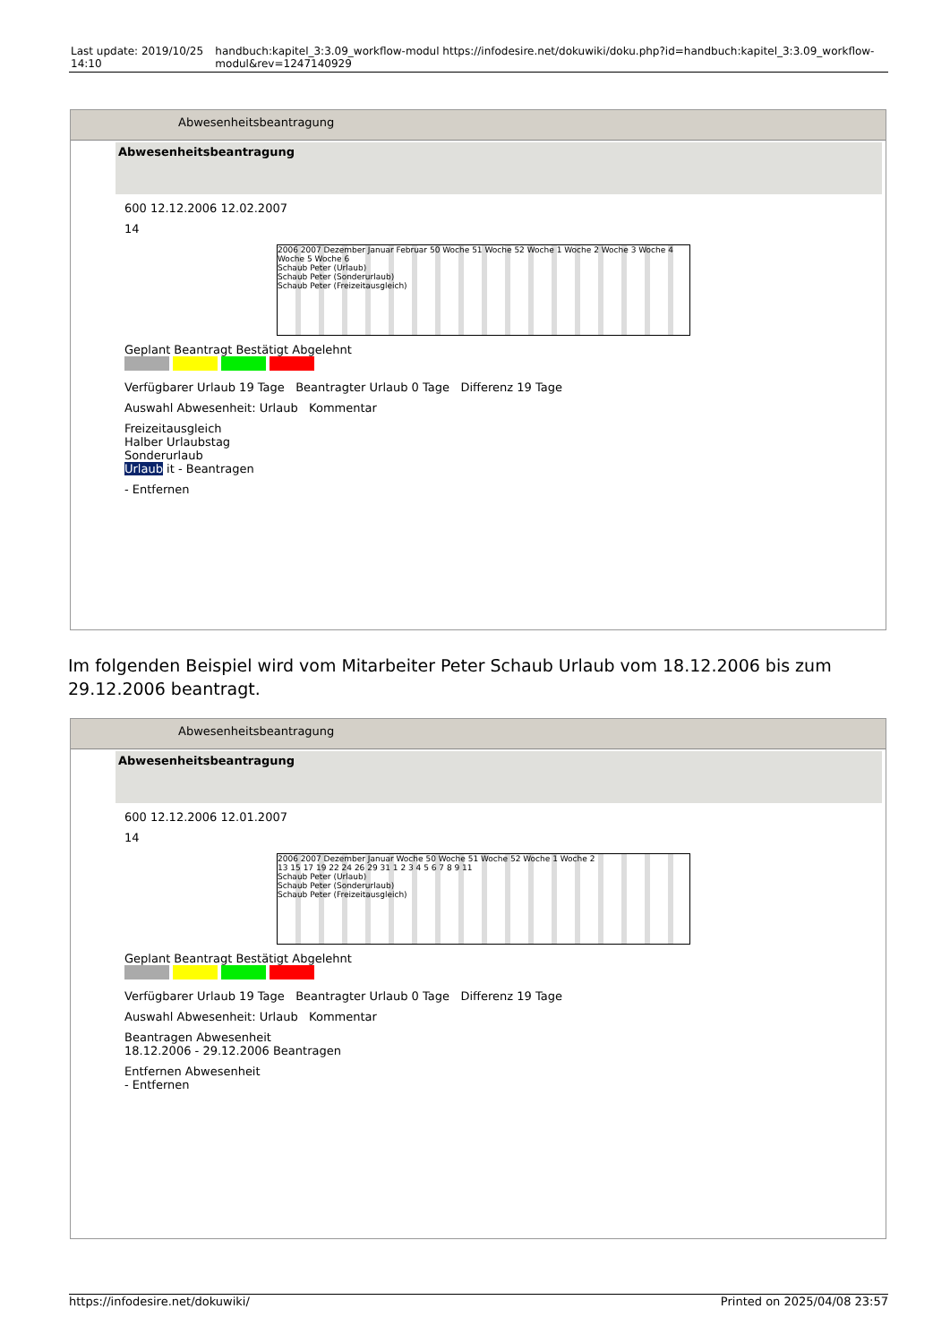Last update: 2019/10/25 14:10 handbuch:kapitel_3:3.09_workflow-modul https://infodesire.net/dokuwiki/doku.php?id=handbuch:kapitel_3:3.09_workflow-modul&rev=1247140929
Abwesenheitsbeantragung
Abwesenheitsbeantragung
600 12.12.2006 12.02.2007
14
2006 2007 Dezember Januar Februar 50 Woche 51 Woche 52 Woche 1 Woche 2 Woche 3 Woche 4 Woche 5 Woche 6
Schaub Peter (Urlaub)
Schaub Peter (Sonderurlaub)
Schaub Peter (Freizeitausgleich)
Geplant Beantragt Bestätigt Abgelehnt
Verfügbarer Urlaub 19 Tage Beantragter Urlaub 0 Tage Differenz 19 Tage
Auswahl Abwesenheit: Urlaub Kommentar
Freizeitausgleich
Halber Urlaubstag
Sonderurlaub
Urlaub it - Beantragen
- Entfernen
Im folgenden Beispiel wird vom Mitarbeiter Peter Schaub Urlaub vom 18.12.2006 bis zum 29.12.2006 beantragt.
Abwesenheitsbeantragung
Abwesenheitsbeantragung
600 12.12.2006 12.01.2007
14
2006 2007 Dezember Januar Woche 50 Woche 51 Woche 52 Woche 1 Woche 2
13 15 17 19 22 24 26 29 31 1 2 3 4 5 6 7 8 9 11
Schaub Peter (Urlaub)
Schaub Peter (Sonderurlaub)
Schaub Peter (Freizeitausgleich)
Geplant Beantragt Bestätigt Abgelehnt
Verfügbarer Urlaub 19 Tage Beantragter Urlaub 0 Tage Differenz 19 Tage
Auswahl Abwesenheit: Urlaub Kommentar
Beantragen Abwesenheit
18.12.2006 - 29.12.2006 Beantragen
Entfernen Abwesenheit
- Entfernen
https://infodesire.net/dokuwiki/ Printed on 2025/04/08 23:57